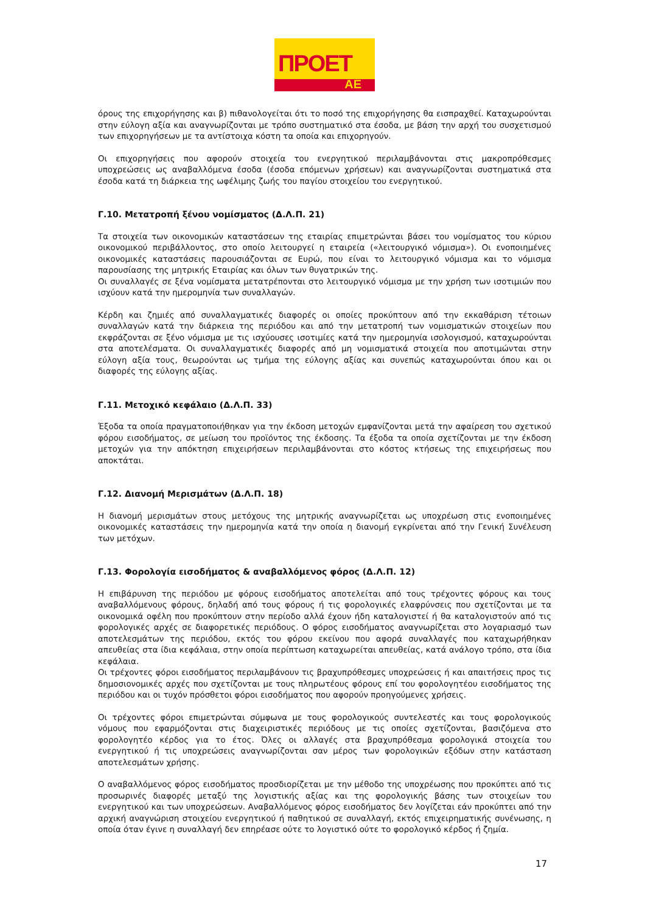ΠΡΟΕΤ
ΑΕ
όρους της επιχορήγησης και β) πιθανολογείται ότι το ποσό της επιχορήγησης θα εισπραχθεί. Καταχωρούνται στην εύλογη αξία και αναγνωρίζονται με τρόπο συστηματικό στα έσοδα, με βάση την αρχή του συσχετισμού των επιχορηγήσεων με τα αντίστοιχα κόστη τα οποία και επιχορηγούν.
Οι επιχορηγήσεις που αφορούν στοιχεία του ενεργητικού περιλαμβάνονται στις μακροπρόθεσμες υποχρεώσεις ως αναβαλλόμενα έσοδα (έσοδα επόμενων χρήσεων) και αναγνωρίζονται συστηματικά στα έσοδα κατά τη διάρκεια της ωφέλιμης ζωής του παγίου στοιχείου του ενεργητικού.
Γ.10. Μετατροπή ξένου νομίσματος (Δ.Λ.Π. 21)
Τα στοιχεία των οικονομικών καταστάσεων της εταιρίας επιμετρώνται βάσει του νομίσματος του κύριου οικονομικού περιβάλλοντος, στο οποίο λειτουργεί η εταιρεία («λειτουργικό νόμισμα»). Οι ενοποιημένες οικονομικές καταστάσεις παρουσιάζονται σε Ευρώ, που είναι το λειτουργικό νόμισμα και το νόμισμα παρουσίασης της μητρικής Εταιρίας και όλων των θυγατρικών της.
Οι συναλλαγές σε ξένα νομίσματα μετατρέπονται στο λειτουργικό νόμισμα με την χρήση των ισοτιμιών που ισχύουν κατά την ημερομηνία των συναλλαγών.
Κέρδη και ζημιές από συναλλαγματικές διαφορές οι οποίες προκύπτουν από την εκκαθάριση τέτοιων συναλλαγών κατά την διάρκεια της περιόδου και από την μετατροπή των νομισματικών στοιχείων που εκφράζονται σε ξένο νόμισμα με τις ισχύουσες ισοτιμίες κατά την ημερομηνία ισολογισμού, καταχωρούνται στα αποτελέσματα. Οι συναλλαγματικές διαφορές από μη νομισματικά στοιχεία που αποτιμώνται στην εύλογη αξία τους, θεωρούνται ως τμήμα της εύλογης αξίας και συνεπώς καταχωρούνται όπου και οι διαφορές της εύλογης αξίας.
Γ.11. Μετοχικό κεφάλαιο (Δ.Λ.Π. 33)
Έξοδα τα οποία πραγματοποιήθηκαν για την έκδοση μετοχών εμφανίζονται μετά την αφαίρεση του σχετικού φόρου εισοδήματος, σε μείωση του προϊόντος της έκδοσης. Τα έξοδα τα οποία σχετίζονται με την έκδοση μετοχών για την απόκτηση επιχειρήσεων περιλαμβάνονται στο κόστος κτήσεως της επιχειρήσεως που αποκτάται.
Γ.12. Διανομή Μερισμάτων (Δ.Λ.Π. 18)
Η διανομή μερισμάτων στους μετόχους της μητρικής αναγνωρίζεται ως υποχρέωση στις ενοποιημένες οικονομικές καταστάσεις την ημερομηνία κατά την οποία η διανομή εγκρίνεται από την Γενική Συνέλευση των μετόχων.
Γ.13. Φορολογία εισοδήματος & αναβαλλόμενος φόρος (Δ.Λ.Π. 12)
Η επιβάρυνση της περιόδου με φόρους εισοδήματος αποτελείται από τους τρέχοντες φόρους και τους αναβαλλόμενους φόρους, δηλαδή από τους φόρους ή τις φορολογικές ελαφρύνσεις που σχετίζονται με τα οικονομικά οφέλη που προκύπτουν στην περίοδο αλλά έχουν ήδη καταλογιστεί ή θα καταλογιστούν από τις φορολογικές αρχές σε διαφορετικές περιόδους. Ο φόρος εισοδήματος αναγνωρίζεται στο λογαριασμό των αποτελεσμάτων της περιόδου, εκτός του φόρου εκείνου που αφορά συναλλαγές που καταχωρήθηκαν απευθείας στα ίδια κεφάλαια, στην οποία περίπτωση καταχωρείται απευθείας, κατά ανάλογο τρόπο, στα ίδια κεφάλαια.
Οι τρέχοντες φόροι εισοδήματος περιλαμβάνουν τις βραχυπρόθεσμες υποχρεώσεις ή και απαιτήσεις προς τις δημοσιονομικές αρχές που σχετίζονται με τους πληρωτέους φόρους επί του φορολογητέου εισοδήματος της περιόδου και οι τυχόν πρόσθετοι φόροι εισοδήματος που αφορούν προηγούμενες χρήσεις.
Οι τρέχοντες φόροι επιμετρώνται σύμφωνα με τους φορολογικούς συντελεστές και τους φορολογικούς νόμους που εφαρμόζονται στις διαχειριστικές περιόδους με τις οποίες σχετίζονται, βασιζόμενα στο φορολογητέο κέρδος για το έτος. Όλες οι αλλαγές στα βραχυπρόθεσμα φορολογικά στοιχεία του ενεργητικού ή τις υποχρεώσεις αναγνωρίζονται σαν μέρος των φορολογικών εξόδων στην κατάσταση αποτελεσμάτων χρήσης.
Ο αναβαλλόμενος φόρος εισοδήματος προσδιορίζεται με την μέθοδο της υποχρέωσης που προκύπτει από τις προσωρινές διαφορές μεταξύ της λογιστικής αξίας και της φορολογικής βάσης των στοιχείων του ενεργητικού και των υποχρεώσεων. Αναβαλλόμενος φόρος εισοδήματος δεν λογίζεται εάν προκύπτει από την αρχική αναγνώριση στοιχείου ενεργητικού ή παθητικού σε συναλλαγή, εκτός επιχειρηματικής συνένωσης, η οποία όταν έγινε η συναλλαγή δεν επηρέασε ούτε το λογιστικό ούτε το φορολογικό κέρδος ή ζημία.
17